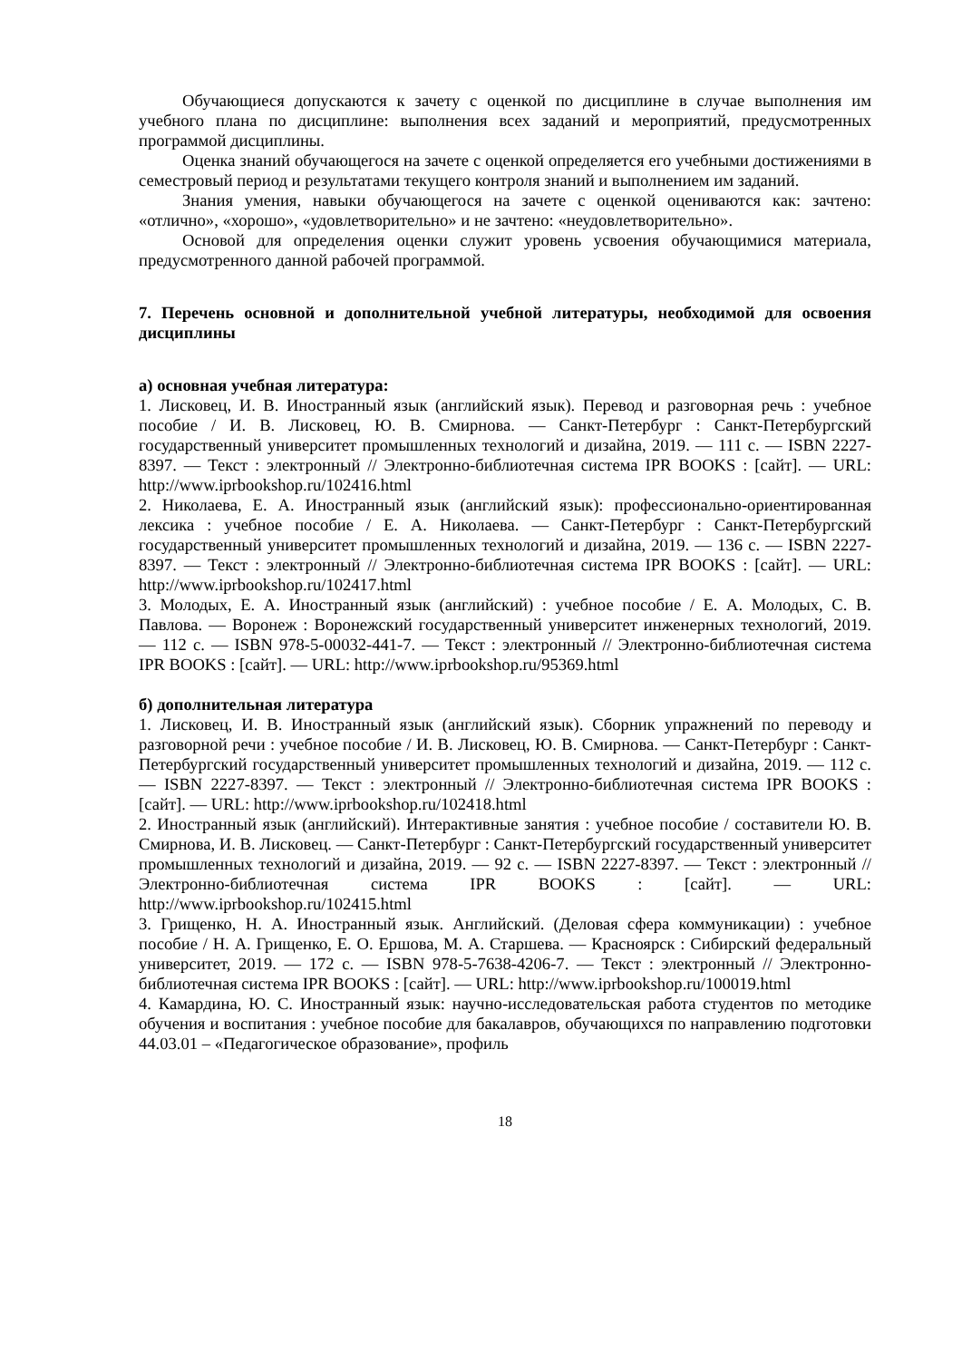Обучающиеся допускаются к зачету с оценкой по дисциплине в случае выполнения им учебного плана по дисциплине: выполнения всех заданий и мероприятий, предусмотренных программой дисциплины.
Оценка знаний обучающегося на зачете с оценкой определяется его учебными достижениями в семестровый период и результатами текущего контроля знаний и выполнением им заданий.
Знания умения, навыки обучающегося на зачете с оценкой оцениваются как: зачтено: «отлично», «хорошо», «удовлетворительно» и не зачтено: «неудовлетворительно».
Основой для определения оценки служит уровень усвоения обучающимися материала, предусмотренного данной рабочей программой.
7. Перечень основной и дополнительной учебной литературы, необходимой для освоения дисциплины
а) основная учебная литература:
1. Лисковец, И. В. Иностранный язык (английский язык). Перевод и разговорная речь : учебное пособие / И. В. Лисковец, Ю. В. Смирнова. — Санкт-Петербург : Санкт-Петербургский государственный университет промышленных технологий и дизайна, 2019. — 111 c. — ISBN 2227-8397. — Текст : электронный // Электронно-библиотечная система IPR BOOKS : [сайт]. — URL: http://www.iprbookshop.ru/102416.html
2. Николаева, Е. А. Иностранный язык (английский язык): профессионально-ориентированная лексика : учебное пособие / Е. А. Николаева. — Санкт-Петербург : Санкт-Петербургский государственный университет промышленных технологий и дизайна, 2019. — 136 c. — ISBN 2227-8397. — Текст : электронный // Электронно-библиотечная система IPR BOOKS : [сайт]. — URL: http://www.iprbookshop.ru/102417.html
3. Молодых, Е. А. Иностранный язык (английский) : учебное пособие / Е. А. Молодых, С. В. Павлова. — Воронеж : Воронежский государственный университет инженерных технологий, 2019. — 112 c. — ISBN 978-5-00032-441-7. — Текст : электронный // Электронно-библиотечная система IPR BOOKS : [сайт]. — URL: http://www.iprbookshop.ru/95369.html
б) дополнительная литература
1. Лисковец, И. В. Иностранный язык (английский язык). Сборник упражнений по переводу и разговорной речи : учебное пособие / И. В. Лисковец, Ю. В. Смирнова. — Санкт-Петербург : Санкт-Петербургский государственный университет промышленных технологий и дизайна, 2019. — 112 c. — ISBN 2227-8397. — Текст : электронный // Электронно-библиотечная система IPR BOOKS : [сайт]. — URL: http://www.iprbookshop.ru/102418.html
2. Иностранный язык (английский). Интерактивные занятия : учебное пособие / составители Ю. В. Смирнова, И. В. Лисковец. — Санкт-Петербург : Санкт-Петербургский государственный университет промышленных технологий и дизайна, 2019. — 92 c. — ISBN 2227-8397. — Текст : электронный // Электронно-библиотечная система IPR BOOKS : [сайт]. — URL: http://www.iprbookshop.ru/102415.html
3. Грищенко, Н. А. Иностранный язык. Английский. (Деловая сфера коммуникации) : учебное пособие / Н. А. Грищенко, Е. О. Ершова, М. А. Старшева. — Красноярск : Сибирский федеральный университет, 2019. — 172 c. — ISBN 978-5-7638-4206-7. — Текст : электронный // Электронно-библиотечная система IPR BOOKS : [сайт]. — URL: http://www.iprbookshop.ru/100019.html
4. Камардина, Ю. С. Иностранный язык: научно-исследовательская работа студентов по методике обучения и воспитания : учебное пособие для бакалавров, обучающихся по направлению подготовки 44.03.01 – «Педагогическое образование», профиль
18